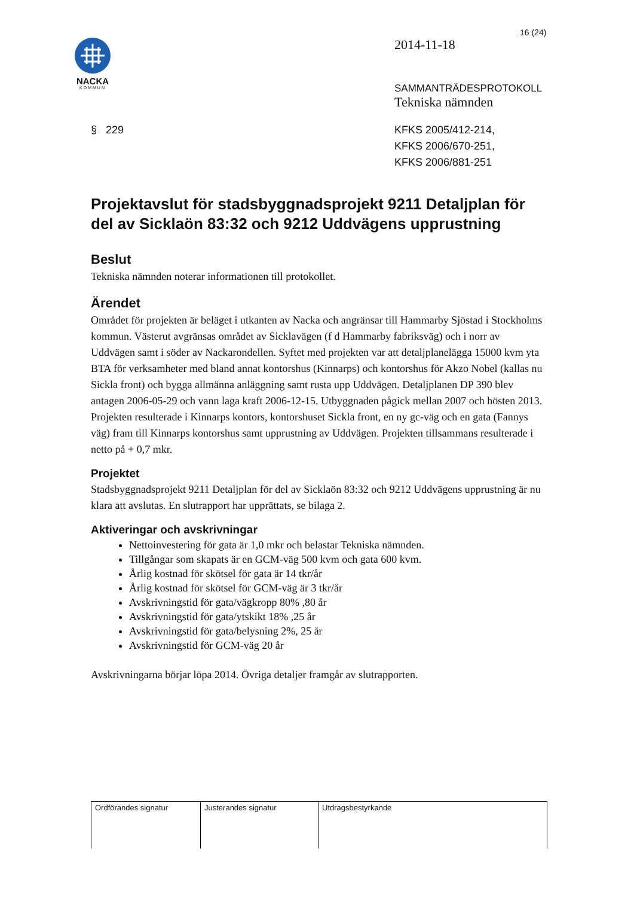16 (24)
NACKA
KOMMUN
2014-11-18
SAMMANTRÄDESPROTOKOLL
Tekniska nämnden
§ 229 KFKS 2005/412-214,
KFKS 2006/670-251,
KFKS 2006/881-251
Projektavslut för stadsbyggnadsprojekt 9211 Detaljplan för del av Sicklaön 83:32 och 9212 Uddvägens upprustning
Beslut
Tekniska nämnden noterar informationen till protokollet.
Ärendet
Området för projekten är beläget i utkanten av Nacka och angränsar till Hammarby Sjöstad i Stockholms kommun. Västerut avgränsas området av Sicklavägen (f d Hammarby fabriksväg) och i norr av Uddvägen samt i söder av Nackarondellen. Syftet med projekten var att detaljplanelägga 15000 kvm yta BTA för verksamheter med bland annat kontorshus (Kinnarps) och kontorshus för Akzo Nobel (kallas nu Sickla front) och bygga allmänna anläggning samt rusta upp Uddvägen. Detaljplanen DP 390 blev antagen 2006-05-29 och vann laga kraft 2006-12-15. Utbyggnaden pågick mellan 2007 och hösten 2013. Projekten resulterade i Kinnarps kontors, kontorshuset Sickla front, en ny gc-väg och en gata (Fannys väg) fram till Kinnarps kontorshus samt upprustning av Uddvägen. Projekten tillsammans resulterade i netto på + 0,7 mkr.
Projektet
Stadsbyggnadsprojekt 9211 Detaljplan för del av Sicklaön 83:32 och 9212 Uddvägens upprustning är nu klara att avslutas. En slutrapport har upprättats, se bilaga 2.
Aktiveringar och avskrivningar
Nettoinvestering för gata är 1,0 mkr och belastar Tekniska nämnden.
Tillgångar som skapats är en GCM-väg 500 kvm och gata 600 kvm.
Årlig kostnad för skötsel för gata är 14 tkr/år
Årlig kostnad för skötsel för GCM-väg är 3 tkr/år
Avskrivningstid för gata/vägkropp 80% ,80 år
Avskrivningstid för gata/ytskikt 18% ,25 år
Avskrivningstid för gata/belysning 2%, 25 år
Avskrivningstid för GCM-väg 20 år
Avskrivningarna börjar löpa 2014. Övriga detaljer framgår av slutrapporten.
| Ordförandes signatur | Justerandes signatur | Utdragsbestyrkande |